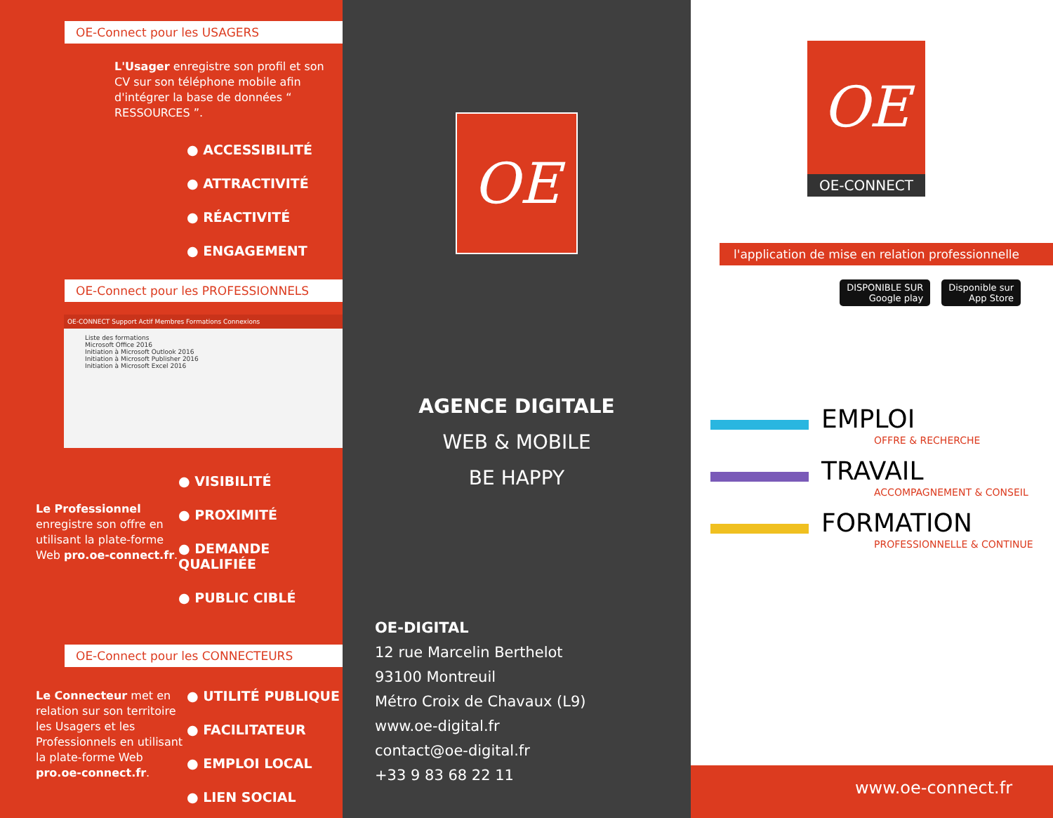OE-Connect pour les USAGERS
L'Usager enregistre son profil et son CV sur son téléphone mobile afin d'intégrer la base de données “ RESSOURCES ”.
● ACCESSIBILITÉ
● ATTRACTIVITÉ
● RÉACTIVITÉ
● ENGAGEMENT
OE-Connect pour les PROFESSIONNELS
OE-CONNECT Support Actif Membres Formations Connexions
Liste des formations
Microsoft Office 2016
Initiation à Microsoft Outlook 2016
Initiation à Microsoft Publisher 2016
Initiation à Microsoft Excel 2016
Le Professionnel enregistre son offre en utilisant la plate-forme Web pro.oe-connect.fr.
● VISIBILITÉ
● PROXIMITÉ
● DEMANDE QUALIFIÉE
● PUBLIC CIBLÉ
OE-Connect pour les CONNECTEURS
Le Connecteur met en relation sur son territoire les Usagers et les Professionnels en utilisant la plate-forme Web pro.oe-connect.fr.
● UTILITÉ PUBLIQUE
● FACILITATEUR
● EMPLOI LOCAL
● LIEN SOCIAL
OE
AGENCE DIGITALE
WEB & MOBILE
BE HAPPY
OE-DIGITAL
12 rue Marcelin Berthelot
93100 Montreuil
Métro Croix de Chavaux (L9)
www.oe-digital.fr
contact@oe-digital.fr
+33 9 83 68 22 11
OE
OE-CONNECT
l'application de mise en relation professionnelle
DISPONIBLE SUR
Google play Disponible sur
App Store
EMPLOI
OFFRE & RECHERCHE
TRAVAIL
ACCOMPAGNEMENT & CONSEIL
FORMATION
PROFESSIONNELLE & CONTINUE
www.oe-connect.fr